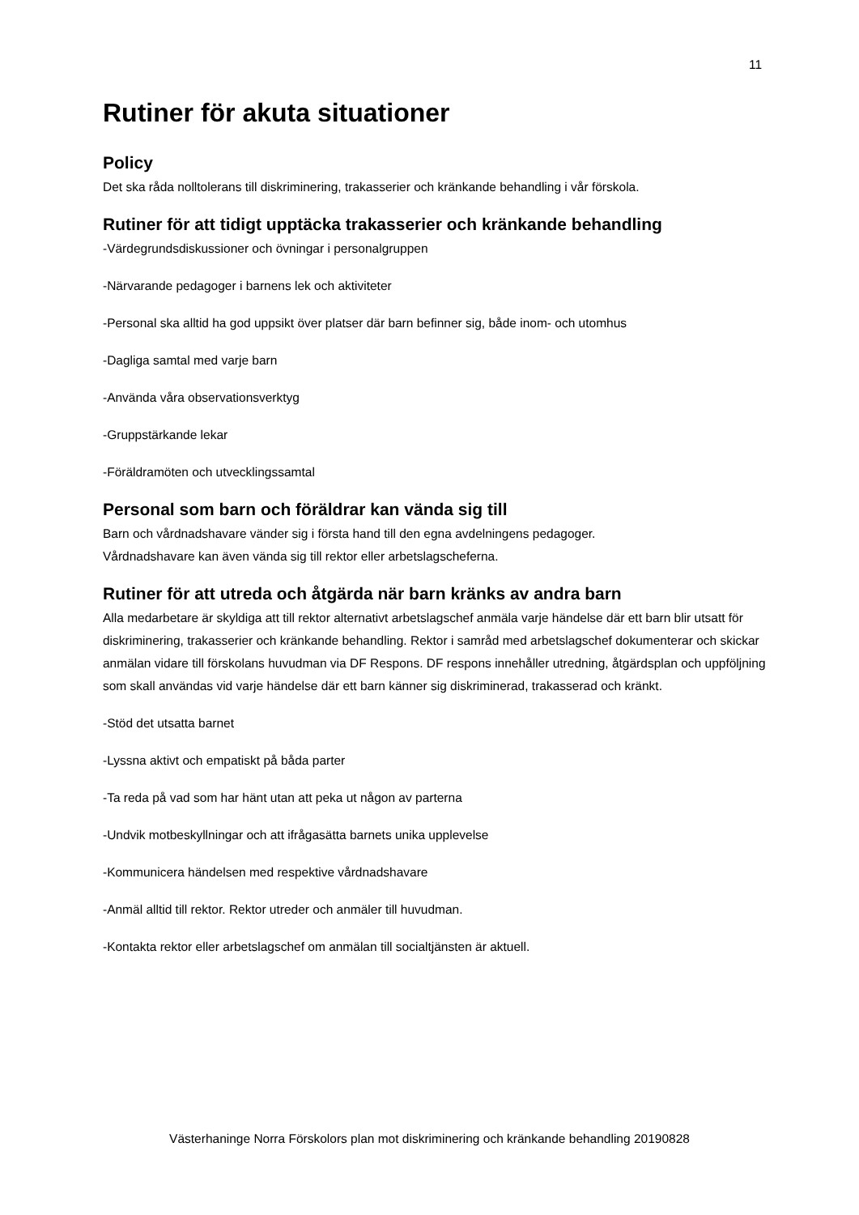11
Rutiner för akuta situationer
Policy
Det ska råda nolltolerans till diskriminering, trakasserier och kränkande behandling i vår förskola.
Rutiner för att tidigt upptäcka trakasserier och kränkande behandling
-Värdegrundsdiskussioner och övningar i personalgruppen
-Närvarande pedagoger i barnens lek och aktiviteter
-Personal ska alltid ha god uppsikt över platser där barn befinner sig, både inom- och utomhus
-Dagliga samtal med varje barn
-Använda våra observationsverktyg
-Gruppstärkande lekar
-Föräldramöten och utvecklingssamtal
Personal som barn och föräldrar kan vända sig till
Barn och vårdnadshavare vänder sig i första hand till den egna avdelningens pedagoger.
Vårdnadshavare kan även vända sig till rektor eller arbetslagscheferna.
Rutiner för att utreda och åtgärda när barn kränks av andra barn
Alla medarbetare är skyldiga att till rektor alternativt arbetslagschef anmäla varje händelse där ett barn blir utsatt för diskriminering, trakasserier och kränkande behandling. Rektor i samråd med arbetslagschef dokumenterar och skickar anmälan vidare till förskolans huvudman via DF Respons. DF respons innehåller utredning, åtgärdsplan och uppföljning som skall användas vid varje händelse där ett barn känner sig diskriminerad, trakasserad och kränkt.
-Stöd det utsatta barnet
-Lyssna aktivt och empatiskt på båda parter
-Ta reda på vad som har hänt utan att peka ut någon av parterna
-Undvik motbeskyllningar och att ifrågasätta barnets unika upplevelse
-Kommunicera händelsen med respektive vårdnadshavare
-Anmäl alltid till rektor. Rektor utreder och anmäler till huvudman.
-Kontakta rektor eller arbetslagschef om anmälan till socialtjänsten är aktuell.
Västerhaninge Norra Förskolors plan mot diskriminering och kränkande behandling 20190828